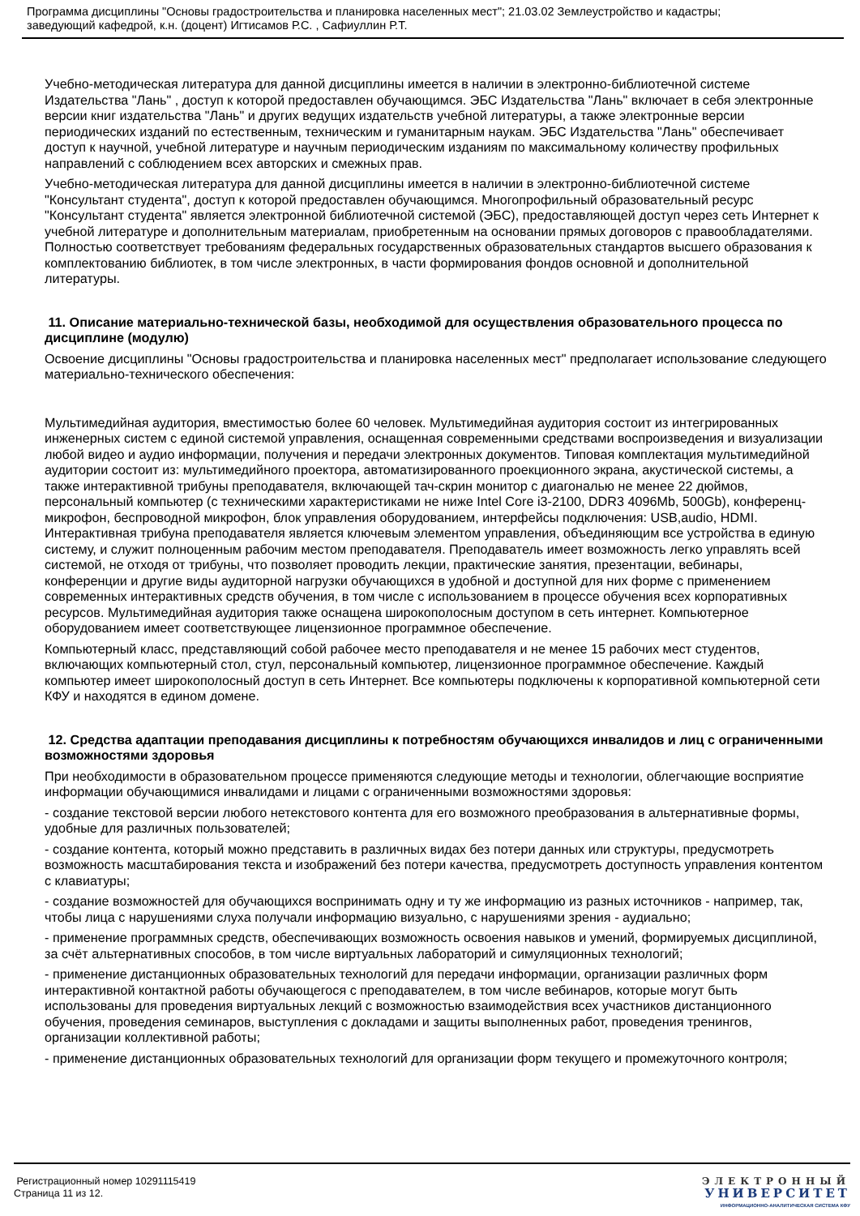Программа дисциплины "Основы градостроительства и планировка населенных мест"; 21.03.02 Землеустройство и кадастры;
заведующий кафедрой, к.н. (доцент) Игтисамов Р.С. , Сафиуллин Р.Т.
Учебно-методическая литература для данной дисциплины имеется в наличии в электронно-библиотечной системе Издательства "Лань" , доступ к которой предоставлен обучающимся. ЭБС Издательства "Лань" включает в себя электронные версии книг издательства "Лань" и других ведущих издательств учебной литературы, а также электронные версии периодических изданий по естественным, техническим и гуманитарным наукам. ЭБС Издательства "Лань" обеспечивает доступ к научной, учебной литературе и научным периодическим изданиям по максимальному количеству профильных направлений с соблюдением всех авторских и смежных прав.
Учебно-методическая литература для данной дисциплины имеется в наличии в электронно-библиотечной системе "Консультант студента", доступ к которой предоставлен обучающимся. Многопрофильный образовательный ресурс "Консультант студента" является электронной библиотечной системой (ЭБС), предоставляющей доступ через сеть Интернет к учебной литературе и дополнительным материалам, приобретенным на основании прямых договоров с правообладателями. Полностью соответствует требованиям федеральных государственных образовательных стандартов высшего образования к комплектованию библиотек, в том числе электронных, в части формирования фондов основной и дополнительной литературы.
11. Описание материально-технической базы, необходимой для осуществления образовательного процесса по дисциплине (модулю)
Освоение дисциплины "Основы градостроительства и планировка населенных мест" предполагает использование следующего материально-технического обеспечения:
Мультимедийная аудитория, вместимостью более 60 человек. Мультимедийная аудитория состоит из интегрированных инженерных систем с единой системой управления, оснащенная современными средствами воспроизведения и визуализации любой видео и аудио информации, получения и передачи электронных документов. Типовая комплектация мультимедийной аудитории состоит из: мультимедийного проектора, автоматизированного проекционного экрана, акустической системы, а также интерактивной трибуны преподавателя, включающей тач-скрин монитор с диагональю не менее 22 дюймов, персональный компьютер (с техническими характеристиками не ниже Intel Core i3-2100, DDR3 4096Mb, 500Gb), конференц-микрофон, беспроводной микрофон, блок управления оборудованием, интерфейсы подключения: USB,audio, HDMI. Интерактивная трибуна преподавателя является ключевым элементом управления, объединяющим все устройства в единую систему, и служит полноценным рабочим местом преподавателя. Преподаватель имеет возможность легко управлять всей системой, не отходя от трибуны, что позволяет проводить лекции, практические занятия, презентации, вебинары, конференции и другие виды аудиторной нагрузки обучающихся в удобной и доступной для них форме с применением современных интерактивных средств обучения, в том числе с использованием в процессе обучения всех корпоративных ресурсов. Мультимедийная аудитория также оснащена широкополосным доступом в сеть интернет. Компьютерное оборудованием имеет соответствующее лицензионное программное обеспечение.
Компьютерный класс, представляющий собой рабочее место преподавателя и не менее 15 рабочих мест студентов, включающих компьютерный стол, стул, персональный компьютер, лицензионное программное обеспечение. Каждый компьютер имеет широкополосный доступ в сеть Интернет. Все компьютеры подключены к корпоративной компьютерной сети КФУ и находятся в едином домене.
12. Средства адаптации преподавания дисциплины к потребностям обучающихся инвалидов и лиц с ограниченными возможностями здоровья
При необходимости в образовательном процессе применяются следующие методы и технологии, облегчающие восприятие информации обучающимися инвалидами и лицами с ограниченными возможностями здоровья:
- создание текстовой версии любого нетекстового контента для его возможного преобразования в альтернативные формы, удобные для различных пользователей;
- создание контента, который можно представить в различных видах без потери данных или структуры, предусмотреть возможность масштабирования текста и изображений без потери качества, предусмотреть доступность управления контентом с клавиатуры;
- создание возможностей для обучающихся воспринимать одну и ту же информацию из разных источников - например, так, чтобы лица с нарушениями слуха получали информацию визуально, с нарушениями зрения - аудиально;
- применение программных средств, обеспечивающих возможность освоения навыков и умений, формируемых дисциплиной, за счёт альтернативных способов, в том числе виртуальных лабораторий и симуляционных технологий;
- применение дистанционных образовательных технологий для передачи информации, организации различных форм интерактивной контактной работы обучающегося с преподавателем, в том числе вебинаров, которые могут быть использованы для проведения виртуальных лекций с возможностью взаимодействия всех участников дистанционного обучения, проведения семинаров, выступления с докладами и защиты выполненных работ, проведения тренингов, организации коллективной работы;
- применение дистанционных образовательных технологий для организации форм текущего и промежуточного контроля;
Регистрационный номер 10291115419
Страница 11 из 12.
ЭЛЕКТРОННЫЙ
УНИВЕРСИТЕТ
ИНФОРМАЦИОННО-АНАЛИТИЧЕСКАЯ СИСТЕМА КФУ